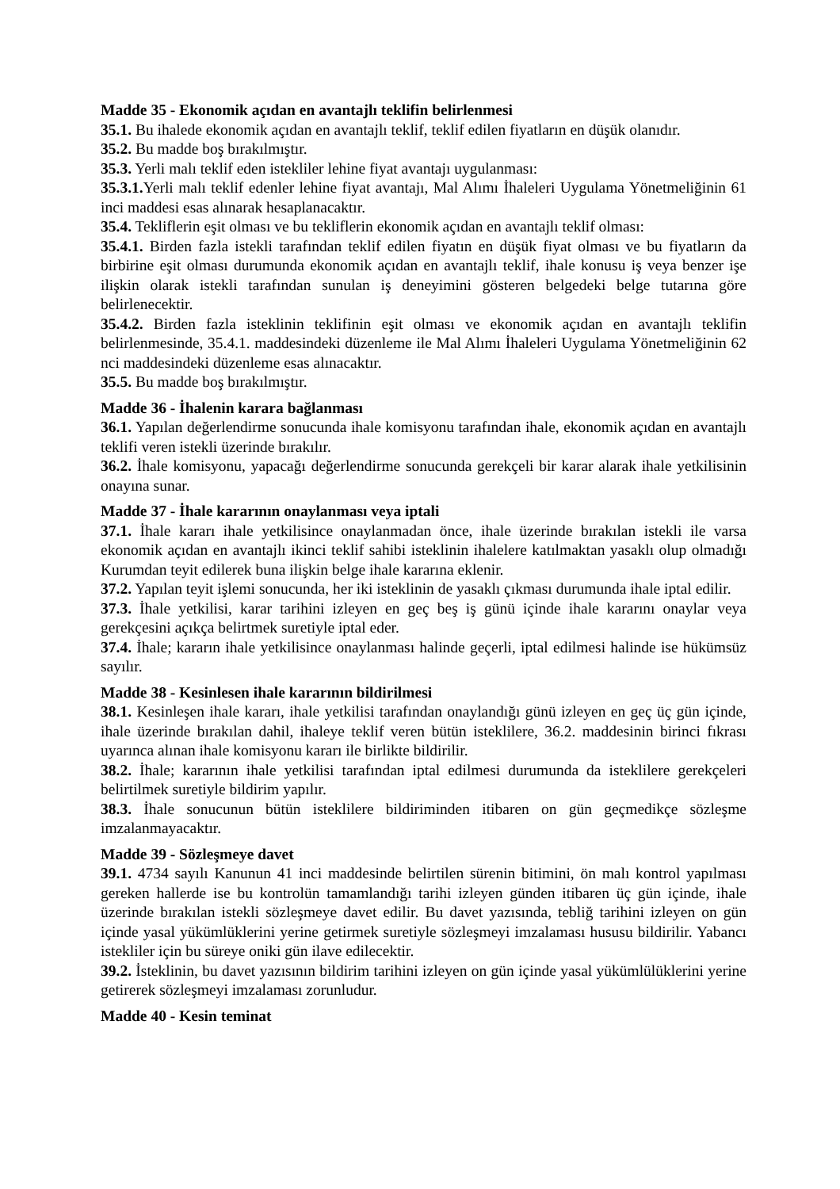Madde 35 - Ekonomik açıdan en avantajlı teklifin belirlenmesi
35.1. Bu ihalede ekonomik açıdan en avantajlı teklif, teklif edilen fiyatların en düşük olanıdır.
35.2. Bu madde boş bırakılmıştır.
35.3. Yerli malı teklif eden istekliler lehine fiyat avantajı uygulanması:
35.3.1. Yerli malı teklif edenler lehine fiyat avantajı, Mal Alımı İhaleleri Uygulama Yönetmeliğinin 61 inci maddesi esas alınarak hesaplanacaktır.
35.4. Tekliflerin eşit olması ve bu tekliflerin ekonomik açıdan en avantajlı teklif olması:
35.4.1. Birden fazla istekli tarafından teklif edilen fiyatın en düşük fiyat olması ve bu fiyatların da birbirine eşit olması durumunda ekonomik açıdan en avantajlı teklif, ihale konusu iş veya benzer işe ilişkin olarak istekli tarafından sunulan iş deneyimini gösteren belgedeki belge tutarına göre belirlenecektir.
35.4.2. Birden fazla isteklinin teklifinin eşit olması ve ekonomik açıdan en avantajlı teklifin belirlenmesinde, 35.4.1. maddesindeki düzenleme ile Mal Alımı İhaleleri Uygulama Yönetmeliğinin 62 nci maddesindeki düzenleme esas alınacaktır.
35.5. Bu madde boş bırakılmıştır.
Madde 36 - İhalenin karara bağlanması
36.1. Yapılan değerlendirme sonucunda ihale komisyonu tarafından ihale, ekonomik açıdan en avantajlı teklifi veren istekli üzerinde bırakılır.
36.2. İhale komisyonu, yapacağı değerlendirme sonucunda gerekçeli bir karar alarak ihale yetkilisinin onayına sunar.
Madde 37 - İhale kararının onaylanması veya iptali
37.1. İhale kararı ihale yetkilisince onaylanmadan önce, ihale üzerinde bırakılan istekli ile varsa ekonomik açıdan en avantajlı ikinci teklif sahibi isteklinin ihalelere katılmaktan yasaklı olup olmadığı Kurumdan teyit edilerek buna ilişkin belge ihale kararına eklenir.
37.2. Yapılan teyit işlemi sonucunda, her iki isteklinin de yasaklı çıkması durumunda ihale iptal edilir.
37.3. İhale yetkilisi, karar tarihini izleyen en geç beş iş günü içinde ihale kararını onaylar veya gerekçesini açıkça belirtmek suretiyle iptal eder.
37.4. İhale; kararın ihale yetkilisince onaylanması halinde geçerli, iptal edilmesi halinde ise hükümsüz sayılır.
Madde 38 - Kesinlesen ihale kararının bildirilmesi
38.1. Kesinleşen ihale kararı, ihale yetkilisi tarafından onaylandığı günü izleyen en geç üç gün içinde, ihale üzerinde bırakılan dahil, ihaleye teklif veren bütün isteklilere, 36.2. maddesinin birinci fıkrası uyarınca alınan ihale komisyonu kararı ile birlikte bildirilir.
38.2. İhale; kararının ihale yetkilisi tarafından iptal edilmesi durumunda da isteklilere gerekçeleri belirtilmek suretiyle bildirim yapılır.
38.3. İhale sonucunun bütün isteklilere bildiriminden itibaren on gün geçmedikçe sözleşme imzalanmayacaktır.
Madde 39 - Sözleşmeye davet
39.1. 4734 sayılı Kanunun 41 inci maddesinde belirtilen sürenin bitimini, ön malı kontrol yapılması gereken hallerde ise bu kontrolün tamamlandığı tarihi izleyen günden itibaren üç gün içinde, ihale üzerinde bırakılan istekli sözleşmeye davet edilir. Bu davet yazısında, tebliğ tarihini izleyen on gün içinde yasal yükümlüklerini yerine getirmek suretiyle sözleşmeyi imzalaması hususu bildirilir. Yabancı istekliler için bu süreye oniki gün ilave edilecektir.
39.2. İsteklinin, bu davet yazısının bildirim tarihini izleyen on gün içinde yasal yükümlülüklerini yerine getirerek sözleşmeyi imzalaması zorunludur.
Madde 40 - Kesin teminat